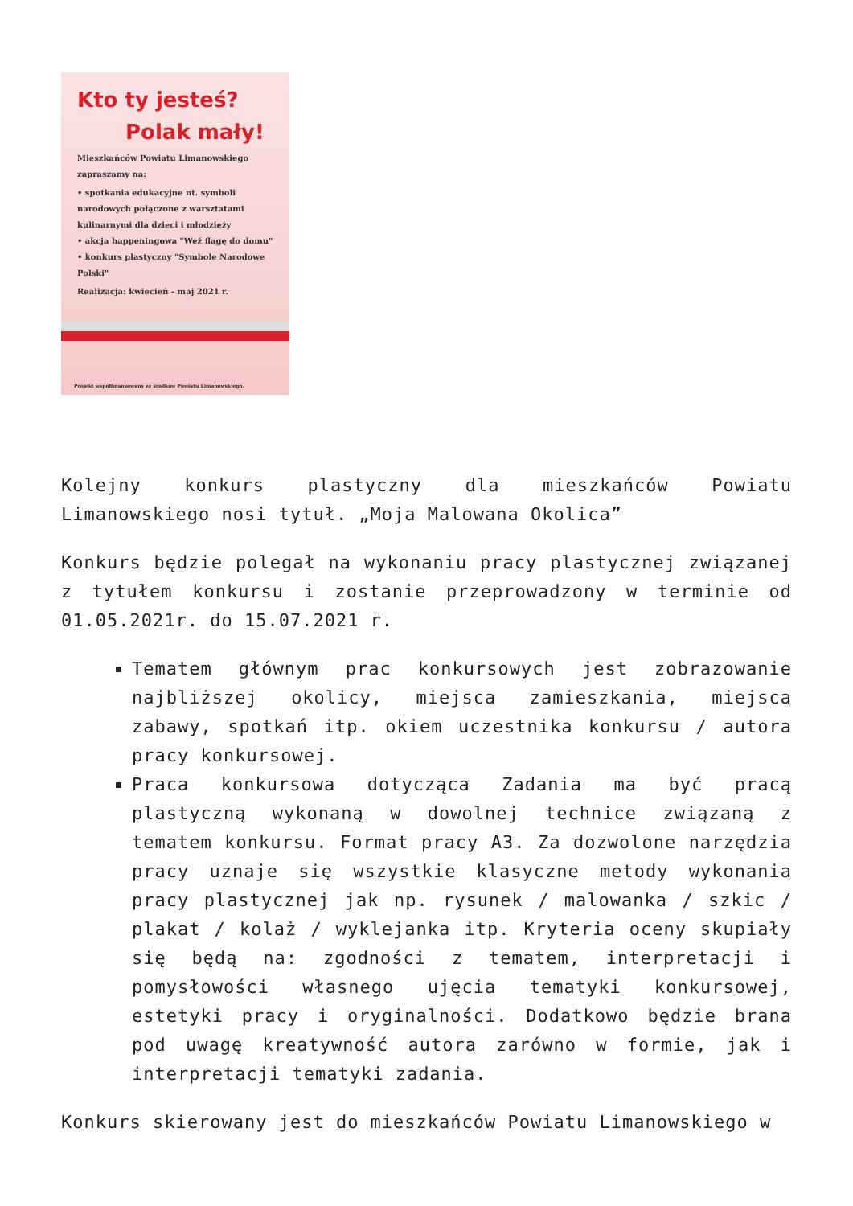Kto ty jesteś?
Polak mały!
Mieszkańców Powiatu Limanowskiego zapraszamy na:
• spotkania edukacyjne nt. symboli narodowych połączone z warsztatami kulinarnymi dla dzieci i młodzieży
• akcja happeningowa "Weź flagę do domu"
• konkurs plastyczny "Symbole Narodowe Polski"
Realizacja: kwiecień - maj 2021 r.
Projekt współfinansowany ze środków Powiatu Limanowskiego.
Kolejny konkurs plastyczny dla mieszkańców Powiatu Limanowskiego nosi tytuł. „Moja Malowana Okolica”
Konkurs będzie polegał na wykonaniu pracy plastycznej związanej z tytułem konkursu i zostanie przeprowadzony w terminie od 01.05.2021r. do 15.07.2021 r.
Tematem głównym prac konkursowych jest zobrazowanie najbliższej okolicy, miejsca zamieszkania, miejsca zabawy, spotkań itp. okiem uczestnika konkursu / autora pracy konkursowej.
Praca konkursowa dotycząca Zadania ma być pracą plastyczną wykonaną w dowolnej technice związaną z tematem konkursu. Format pracy A3. Za dozwolone narzędzia pracy uznaje się wszystkie klasyczne metody wykonania pracy plastycznej jak np. rysunek / malowanka / szkic / plakat / kolaż / wyklejanka itp. Kryteria oceny skupiały się będą na: zgodności z tematem, interpretacji i pomysłowości własnego ujęcia tematyki konkursowej, estetyki pracy i oryginalności. Dodatkowo będzie brana pod uwagę kreatywność autora zarówno w formie, jak i interpretacji tematyki zadania.
Konkurs skierowany jest do mieszkańców Powiatu Limanowskiego w